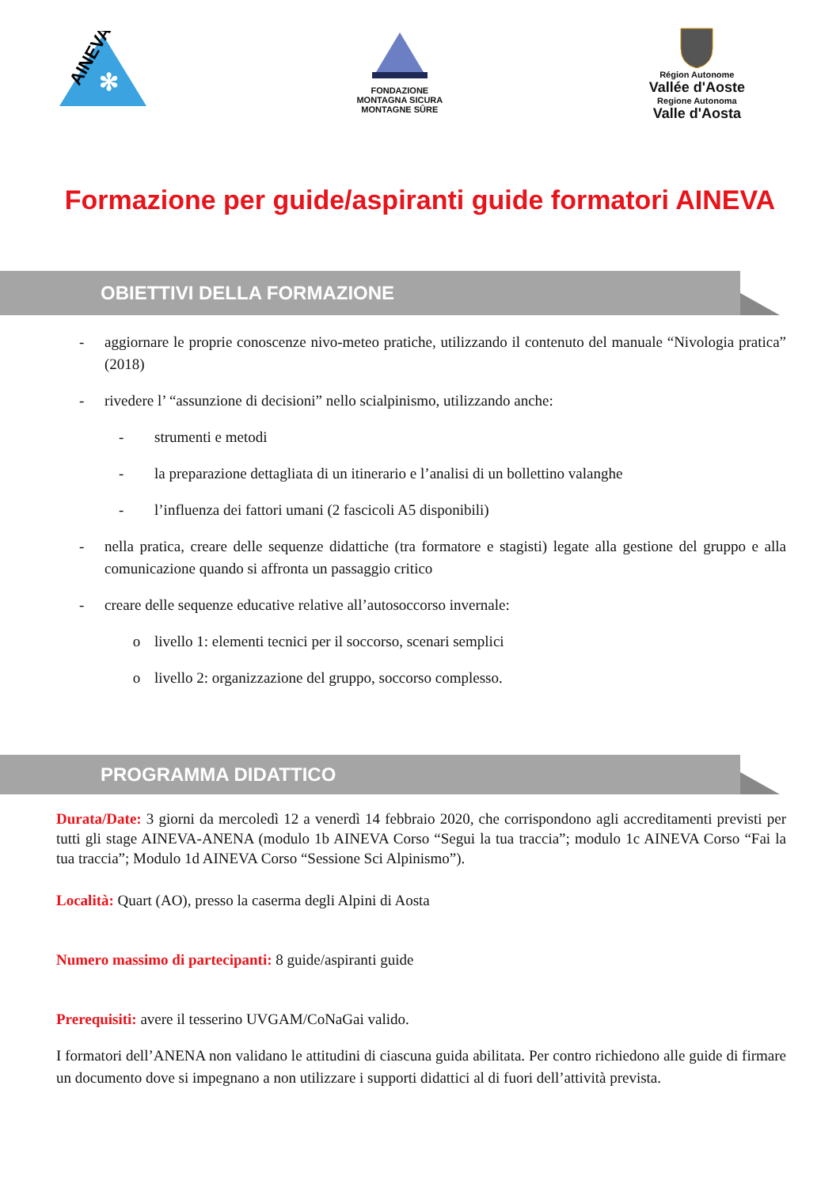AINEVA
✻
FONDAZIONE
MONTAGNA SICURA
MONTAGNE SÛRE
Région Autonome
Vallée d'Aoste
Regione Autonoma
Valle d'Aosta
Formazione per guide/aspiranti guide formatori AINEVA
OBIETTIVI DELLA FORMAZIONE
- aggiornare le proprie conoscenze nivo-meteo pratiche, utilizzando il contenuto del manuale “Nivologia pratica” (2018)
- rivedere l’ “assunzione di decisioni” nello scialpinismo, utilizzando anche:
- strumenti e metodi
- la preparazione dettagliata di un itinerario e l’analisi di un bollettino valanghe
- l’influenza dei fattori umani (2 fascicoli A5 disponibili)
- nella pratica, creare delle sequenze didattiche (tra formatore e stagisti) legate alla gestione del gruppo e alla comunicazione quando si affronta un passaggio critico
- creare delle sequenze educative relative all’autosoccorso invernale:
o livello 1: elementi tecnici per il soccorso, scenari semplici
o livello 2: organizzazione del gruppo, soccorso complesso.
PROGRAMMA DIDATTICO
Durata/Date: 3 giorni da mercoledì 12 a venerdì 14 febbraio 2020, che corrispondono agli accreditamenti previsti per tutti gli stage AINEVA-ANENA (modulo 1b AINEVA Corso “Segui la tua traccia”; modulo 1c AINEVA Corso “Fai la tua traccia”; Modulo 1d AINEVA Corso “Sessione Sci Alpinismo”).
Località: Quart (AO), presso la caserma degli Alpini di Aosta
Numero massimo di partecipanti: 8 guide/aspiranti guide
Prerequisiti: avere il tesserino UVGAM/CoNaGai valido.
I formatori dell’ANENA non validano le attitudini di ciascuna guida abilitata. Per contro richiedono alle guide di firmare un documento dove si impegnano a non utilizzare i supporti didattici al di fuori dell’attività prevista.